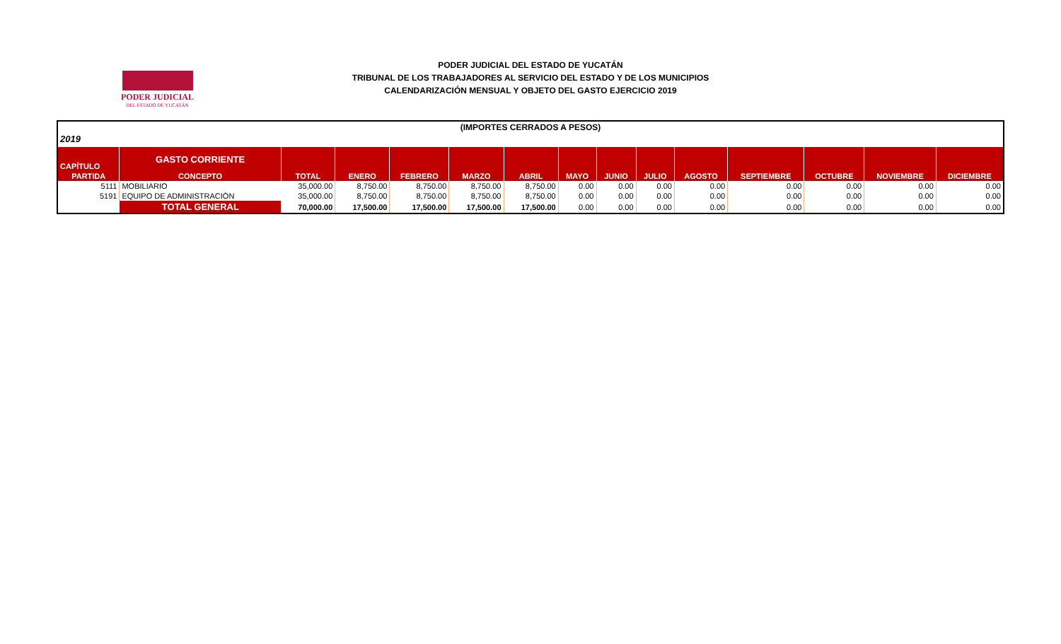PODER JUDICIAL
DEL ESTADO DE YUCATÁN
PODER JUDICIAL DEL ESTADO DE YUCATÁN
TRIBUNAL DE LOS TRABAJADORES AL SERVICIO DEL ESTADO Y DE LOS MUNICIPIOS
CALENDARIZACIÓN MENSUAL Y OBJETO DEL GASTO EJERCICIO 2019
| (IMPORTES CERRADOS A PESOS) | | | | | | | | | | | | | | |
| 2019 | | | | | | | | | | | | | | |
| CAPÍTULO | GASTO CORRIENTE | | | | | | | | | | | | | |
| PARTIDA | CONCEPTO | TOTAL | ENERO | FEBRERO | MARZO | ABRIL | MAYO | JUNIO | JULIO | AGOSTO | SEPTIEMBRE | OCTUBRE | NOVIEMBRE | DICIEMBRE |
| 5111 | MOBILIARIO | 35,000.00 | 8,750.00 | 8,750.00 | 8,750.00 | 8,750.00 | 0.00 | 0.00 | 0.00 | 0.00 | 0.00 | 0.00 | 0.00 | 0.00 |
| 5191 | EQUIPO DE ADMINISTRACIÓN | 35,000.00 | 8,750.00 | 8,750.00 | 8,750.00 | 8,750.00 | 0.00 | 0.00 | 0.00 | 0.00 | 0.00 | 0.00 | 0.00 | 0.00 |
| | TOTAL GENERAL | 70,000.00 | 17,500.00 | 17,500.00 | 17,500.00 | 17,500.00 | 0.00 | 0.00 | 0.00 | 0.00 | 0.00 | 0.00 | 0.00 | 0.00 |